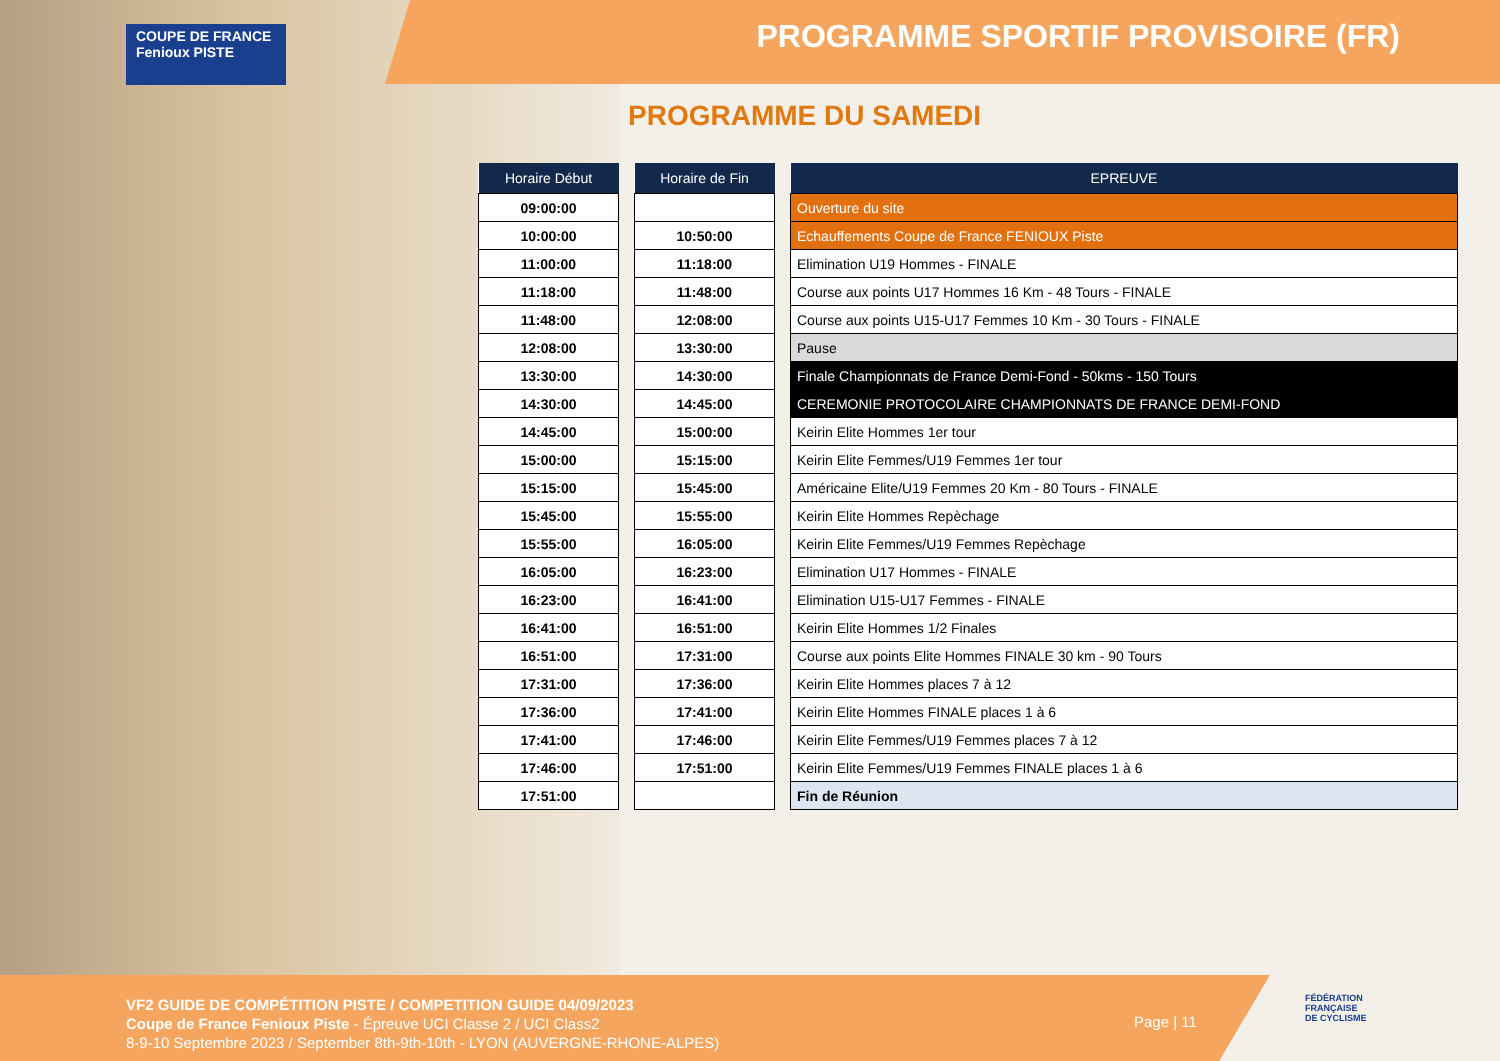COUPE DE FRANCE Fenioux PISTE
PROGRAMME SPORTIF PROVISOIRE (FR)
PROGRAMME DU SAMEDI
| Horaire Début |
| --- |
| 09:00:00 |
| 10:00:00 |
| 11:00:00 |
| 11:18:00 |
| 11:48:00 |
| 12:08:00 |
| 13:30:00 |
| 14:30:00 |
| 14:45:00 |
| 15:00:00 |
| 15:15:00 |
| 15:45:00 |
| 15:55:00 |
| 16:05:00 |
| 16:23:00 |
| 16:41:00 |
| 16:51:00 |
| 17:31:00 |
| 17:36:00 |
| 17:41:00 |
| 17:46:00 |
| 17:51:00 |
| Horaire de Fin |
| --- |
| 10:50:00 |
| 11:18:00 |
| 11:48:00 |
| 12:08:00 |
| 13:30:00 |
| 14:30:00 |
| 14:45:00 |
| 15:00:00 |
| 15:15:00 |
| 15:45:00 |
| 15:55:00 |
| 16:05:00 |
| 16:23:00 |
| 16:41:00 |
| 16:51:00 |
| 17:31:00 |
| 17:36:00 |
| 17:41:00 |
| 17:46:00 |
| 17:51:00 |
| EPREUVE |
| --- |
| Ouverture du site |
| Echauffements Coupe de France FENIOUX Piste |
| Elimination U19 Hommes - FINALE |
| Course aux points U17 Hommes 16 Km - 48 Tours - FINALE |
| Course aux points U15-U17 Femmes 10 Km - 30 Tours - FINALE |
| Pause |
| Finale Championnats de France Demi-Fond - 50kms - 150 Tours |
| CEREMONIE PROTOCOLAIRE CHAMPIONNATS DE FRANCE DEMI-FOND |
| Keirin Elite Hommes 1er tour |
| Keirin Elite Femmes/U19 Femmes 1er tour |
| Américaine Elite/U19 Femmes 20 Km - 80 Tours - FINALE |
| Keirin Elite Hommes Repèchage |
| Keirin Elite Femmes/U19 Femmes Repèchage |
| Elimination U17 Hommes - FINALE |
| Elimination U15-U17 Femmes - FINALE |
| Keirin Elite Hommes 1/2 Finales |
| Course aux points Elite Hommes FINALE 30 km - 90 Tours |
| Keirin Elite Hommes places 7 à 12 |
| Keirin Elite Hommes FINALE places 1 à 6 |
| Keirin Elite Femmes/U19 Femmes places 7 à 12 |
| Keirin Elite Femmes/U19 Femmes FINALE places 1 à 6 |
| Fin de Réunion |
VF2 GUIDE DE COMPÉTITION PISTE / COMPETITION GUIDE 04/09/2023
Coupe de France Fenioux Piste - Épreuve UCI Classe 2 / UCI Class2
8-9-10 Septembre 2023 / September 8th-9th-10th - LYON (AUVERGNE-RHONE-ALPES)
Page | 11
FÉDÉRATION
FRANÇAISE
DE CYCLISME